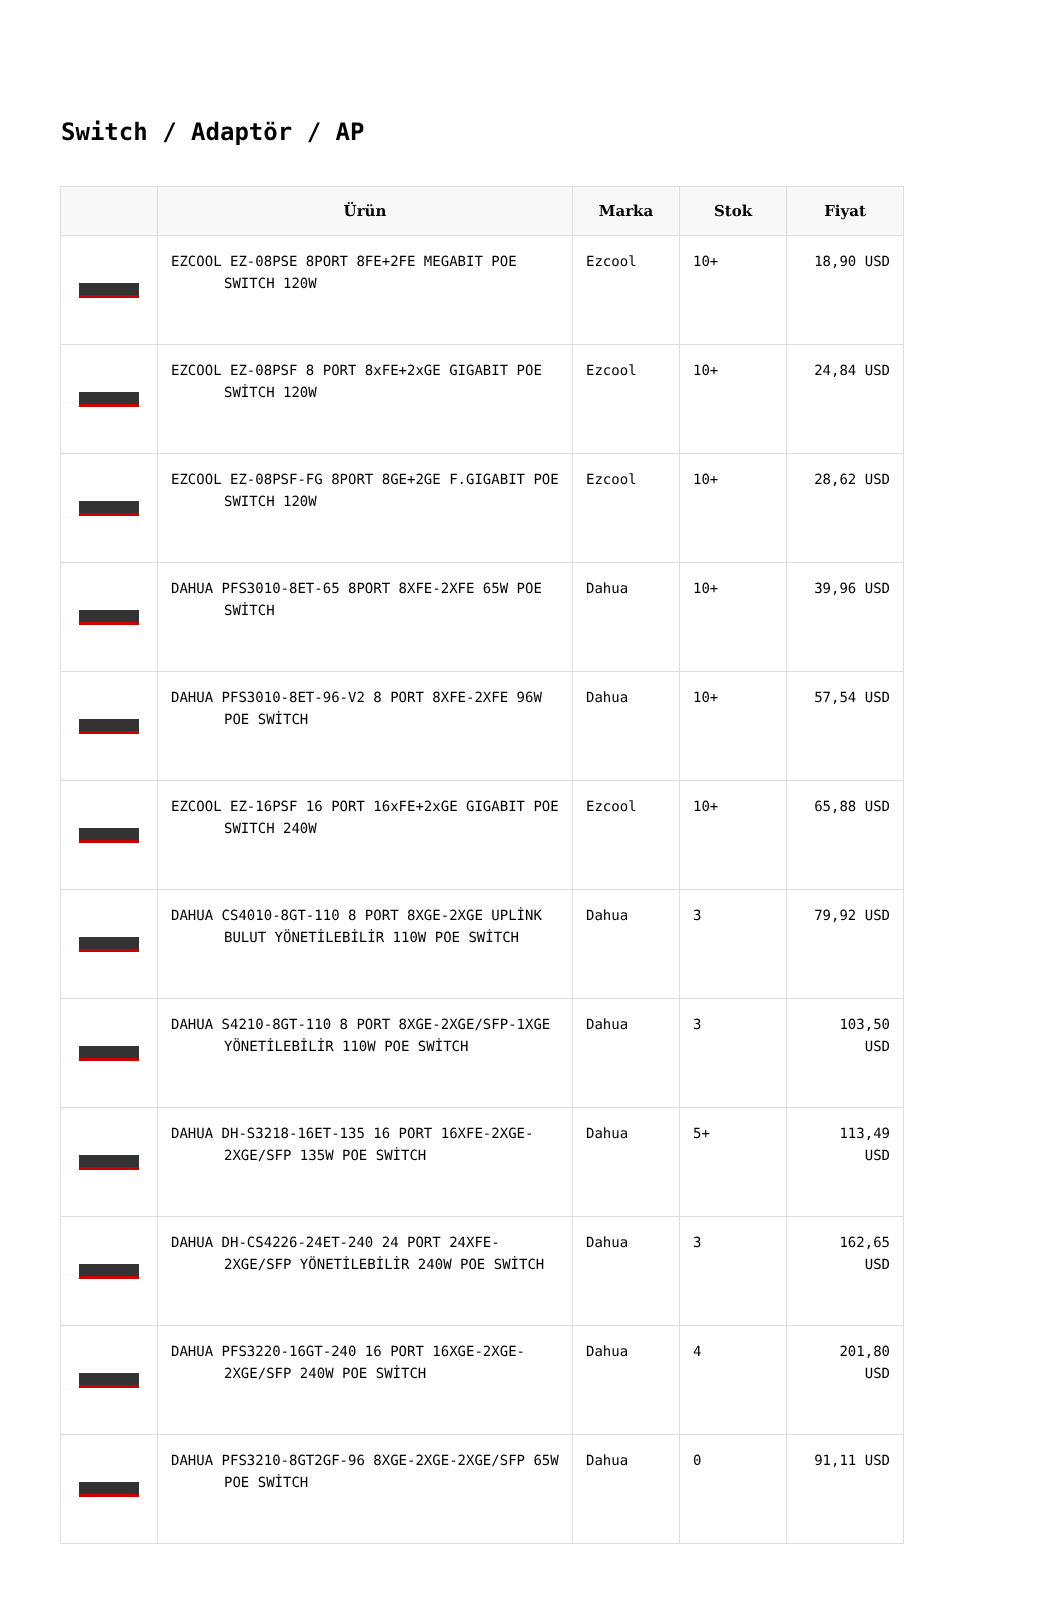Switch / Adaptör / AP
| | Ürün | Marka | Stok | Fiyat |
| --- | --- | --- | --- | --- |
| | EZCOOL EZ-08PSE 8PORT 8FE+2FE MEGABIT POE SWITCH 120W | Ezcool | 10+ | 18,90 USD |
| | EZCOOL EZ-08PSF 8 PORT 8xFE+2xGE GIGABIT POE SWİTCH 120W | Ezcool | 10+ | 24,84 USD |
| | EZCOOL EZ-08PSF-FG 8PORT 8GE+2GE F.GIGABIT POE SWITCH 120W | Ezcool | 10+ | 28,62 USD |
| | DAHUA PFS3010-8ET-65 8PORT 8XFE-2XFE 65W POE SWİTCH | Dahua | 10+ | 39,96 USD |
| | DAHUA PFS3010-8ET-96-V2 8 PORT 8XFE-2XFE 96W POE SWİTCH | Dahua | 10+ | 57,54 USD |
| | EZCOOL EZ-16PSF 16 PORT 16xFE+2xGE GIGABIT POE SWITCH 240W | Ezcool | 10+ | 65,88 USD |
| | DAHUA CS4010-8GT-110 8 PORT 8XGE-2XGE UPLİNK BULUT YÖNETİLEBİLİR 110W POE SWİTCH | Dahua | 3 | 79,92 USD |
| | DAHUA S4210-8GT-110 8 PORT 8XGE-2XGE/SFP-1XGE YÖNETİLEBİLİR 110W POE SWİTCH | Dahua | 3 | 103,50 USD |
| | DAHUA DH-S3218-16ET-135 16 PORT 16XFE-2XGE-2XGE/SFP 135W POE SWİTCH | Dahua | 5+ | 113,49 USD |
| | DAHUA DH-CS4226-24ET-240 24 PORT 24XFE-2XGE/SFP YÖNETİLEBİLİR 240W POE SWİTCH | Dahua | 3 | 162,65 USD |
| | DAHUA PFS3220-16GT-240 16 PORT 16XGE-2XGE-2XGE/SFP 240W POE SWİTCH | Dahua | 4 | 201,80 USD |
| | DAHUA PFS3210-8GT2GF-96 8XGE-2XGE-2XGE/SFP 65W POE SWİTCH | Dahua | 0 | 91,11 USD |